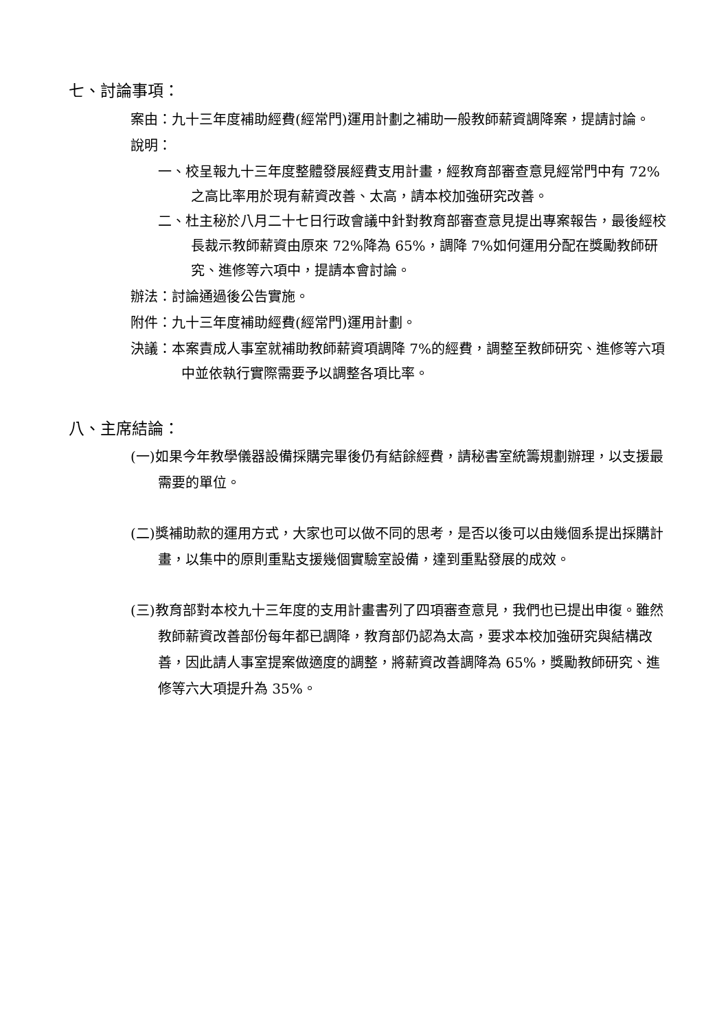七、討論事項：
案由：九十三年度補助經費(經常門)運用計劃之補助一般教師薪資調降案，提請討論。
說明：
一、校呈報九十三年度整體發展經費支用計畫，經教育部審查意見經常門中有 72%之高比率用於現有薪資改善、太高，請本校加強研究改善。
二、杜主秘於八月二十七日行政會議中針對教育部審查意見提出專案報告，最後經校長裁示教師薪資由原來 72%降為 65%，調降 7%如何運用分配在獎勵教師研究、進修等六項中，提請本會討論。
辦法：討論通過後公告實施。
附件：九十三年度補助經費(經常門)運用計劃。
決議：本案責成人事室就補助教師薪資項調降 7%的經費，調整至教師研究、進修等六項中並依執行實際需要予以調整各項比率。
八、主席結論：
(一)如果今年教學儀器設備採購完畢後仍有結餘經費，請秘書室統籌規劃辦理，以支援最需要的單位。
(二)獎補助款的運用方式，大家也可以做不同的思考，是否以後可以由幾個系提出採購計畫，以集中的原則重點支援幾個實驗室設備，達到重點發展的成效。
(三)教育部對本校九十三年度的支用計畫書列了四項審查意見，我們也已提出申復。雖然教師薪資改善部份每年都已調降，教育部仍認為太高，要求本校加強研究與結構改善，因此請人事室提案做適度的調整，將薪資改善調降為 65%，獎勵教師研究、進修等六大項提升為 35%。